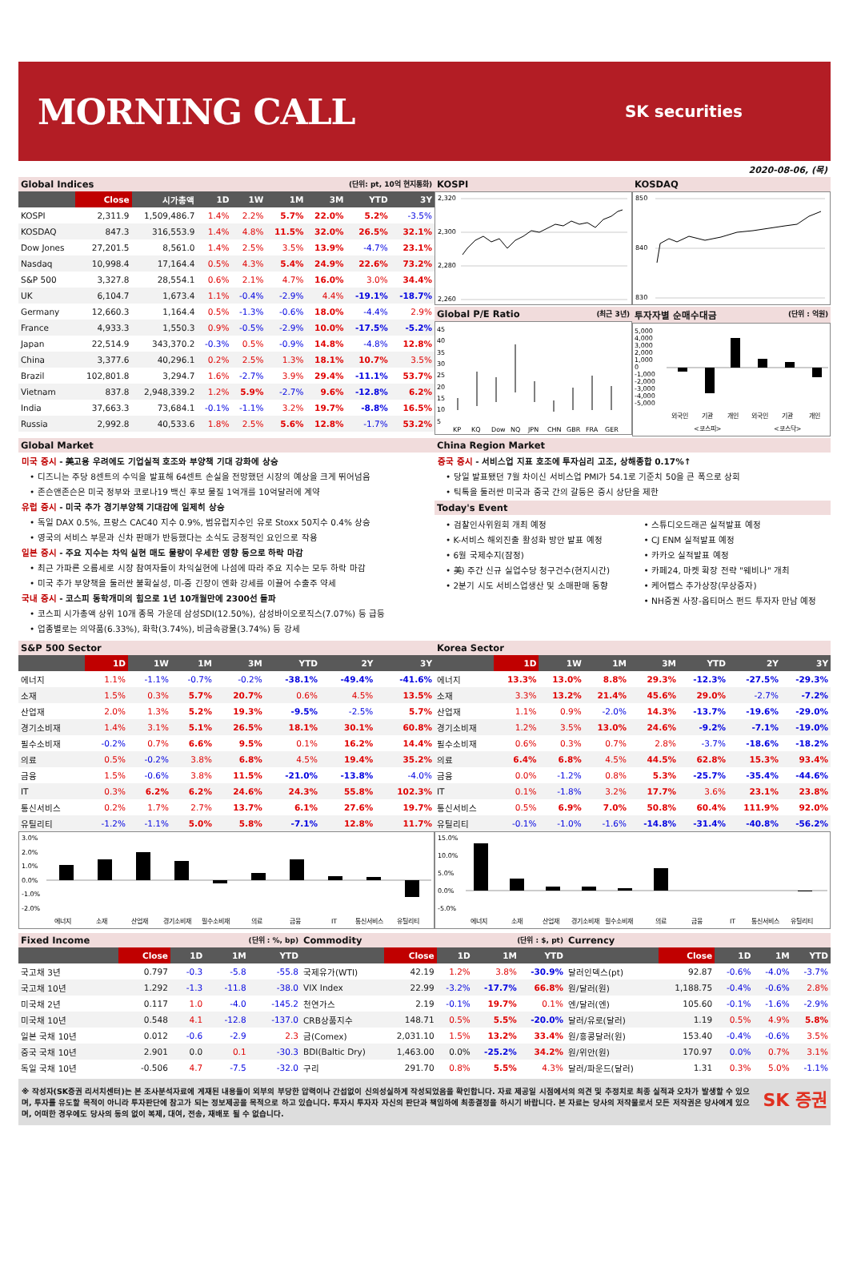MORNING CALL
SK securities
2020-08-06, (목)
Global Indices (단위: pt, 10억 현지통화)
| | Close | 시가총액 | 1D | 1W | 1M | 3M | YTD | 3Y |
| --- | --- | --- | --- | --- | --- | --- | --- | --- |
| KOSPI | 2,311.9 | 1,509,486.7 | 1.4% | 2.2% | 5.7% | 22.0% | 5.2% | -3.5% |
| KOSDAQ | 847.3 | 316,553.9 | 1.4% | 4.8% | 11.5% | 32.0% | 26.5% | 32.1% |
| Dow Jones | 27,201.5 | 8,561.0 | 1.4% | 2.5% | 3.5% | 13.9% | -4.7% | 23.1% |
| Nasdaq | 10,998.4 | 17,164.4 | 0.5% | 4.3% | 5.4% | 24.9% | 22.6% | 73.2% |
| S&P 500 | 3,327.8 | 28,554.1 | 0.6% | 2.1% | 4.7% | 16.0% | 3.0% | 34.4% |
| UK | 6,104.7 | 1,673.4 | 1.1% | -0.4% | -2.9% | 4.4% | -19.1% | -18.7% |
| Germany | 12,660.3 | 1,164.4 | 0.5% | -1.3% | -0.6% | 18.0% | -4.4% | 2.9% |
| France | 4,933.3 | 1,550.3 | 0.9% | -0.5% | -2.9% | 10.0% | -17.5% | -5.2% |
| Japan | 22,514.9 | 343,370.2 | -0.3% | 0.5% | -0.9% | 14.8% | -4.8% | 12.8% |
| China | 3,377.6 | 40,296.1 | 0.2% | 2.5% | 1.3% | 18.1% | 10.7% | 3.5% |
| Brazil | 102,801.8 | 3,294.7 | 1.6% | -2.7% | 3.9% | 29.4% | -11.1% | 53.7% |
| Vietnam | 837.8 | 2,948,339.2 | 1.2% | 5.9% | -2.7% | 9.6% | -12.8% | 6.2% |
| India | 37,663.3 | 73,684.1 | -0.1% | -1.1% | 3.2% | 19.7% | -8.8% | 16.5% |
| Russia | 2,992.8 | 40,533.6 | 1.8% | 2.5% | 5.6% | 12.8% | -1.7% | 53.2% |
KOSPI
2,320
2,300
2,280
2,260
KOSDAQ
850
840
830
Global P/E Ratio (최근 3년)
45
40
35
30
25
20
15
10
5
KP
KQ
Dow
NQ
JPN
CHN
GBR
FRA
GER
투자자별 순매수대금 (단위 : 억원)
5,000
4,000
3,000
2,000
1,000
0
-1,000
-2,000
-3,000
-4,000
-5,000
외국인
기관
개인
외국인
기관
개인
<코스피>
<코스닥>
Global Market
미국 증시 - 美고용 우려에도 기업실적 호조와 부양책 기대 강화에 상승
• 디즈니는 주당 8센트의 수익을 발표해 64센트 손실을 전망했던 시장의 예상을 크게 뛰어넘음
• 존슨앤존슨은 미국 정부와 코로나19 백신 후보 물질 1억개를 10억달러에 계약
유럽 증시 - 미국 추가 경기부양책 기대감에 일제히 상승
• 독일 DAX 0.5%, 프랑스 CAC40 지수 0.9%, 범유럽지수인 유로 Stoxx 50지수 0.4% 상승
• 영국의 서비스 부문과 신차 판매가 반등했다는 소식도 긍정적인 요인으로 작용
일본 증시 - 주요 지수는 차익 실현 매도 물량이 우세한 영향 등으로 하락 마감
• 최근 가파른 오름세로 시장 참여자들이 차익실현에 나섬에 따라 주요 지수는 모두 하락 마감
• 미국 추가 부양책을 둘러싼 불확실성, 미-중 긴장이 엔화 강세를 이끌어 수출주 약세
국내 증시 - 코스피 동학개미의 힘으로 1년 10개월만에 2300선 돌파
• 코스피 시가총액 상위 10개 종목 가운데 삼성SDI(12.50%), 삼성바이오로직스(7.07%) 등 급등
• 업종별로는 의약품(6.33%), 화학(3.74%), 비금속광물(3.74%) 등 강세
China Region Market
중국 증시 - 서비스업 지표 호조에 투자심리 고조, 상해종합 0.17%↑
• 당일 발표됐던 7월 차이신 서비스업 PMI가 54.1로 기준치 50을 큰 폭으로 상회
• 틱톡을 둘러싼 미국과 중국 간의 갈등은 증시 상단을 제한
Today's Event
• 검찰인사위원회 개최 예정
• K-서비스 해외진출 활성화 방안 발표 예정
• 6월 국제수지(잠정)
• 美) 주간 신규 실업수당 청구건수(현지시간)
• 2분기 시도 서비스업생산 및 소매판매 동향
• 스튜디오드래곤 실적발표 예정
• CJ ENM 실적발표 예정
• 카카오 실적발표 예정
• 카페24, 마켓 확장 전략 "웨비나" 개최
• 케어랩스 추가상장(무상증자)
• NH증권 사장-옵티머스 펀드 투자자 만남 예정
S&P 500 Sector
| | 1D | 1W | 1M | 3M | YTD | 2Y | 3Y |
| --- | --- | --- | --- | --- | --- | --- | --- |
| 에너지 | 1.1% | -1.1% | -0.7% | -0.2% | -38.1% | -49.4% | -41.6% |
| 소재 | 1.5% | 0.3% | 5.7% | 20.7% | 0.6% | 4.5% | 13.5% |
| 산업재 | 2.0% | 1.3% | 5.2% | 19.3% | -9.5% | -2.5% | 5.7% |
| 경기소비재 | 1.4% | 3.1% | 5.1% | 26.5% | 18.1% | 30.1% | 60.8% |
| 필수소비재 | -0.2% | 0.7% | 6.6% | 9.5% | 0.1% | 16.2% | 14.4% |
| 의료 | 0.5% | -0.2% | 3.8% | 6.8% | 4.5% | 19.4% | 35.2% |
| 금융 | 1.5% | -0.6% | 3.8% | 11.5% | -21.0% | -13.8% | -4.0% |
| IT | 0.3% | 6.2% | 6.2% | 24.6% | 24.3% | 55.8% | 102.3% |
| 통신서비스 | 0.2% | 1.7% | 2.7% | 13.7% | 6.1% | 27.6% | 19.7% |
| 유틸리티 | -1.2% | -1.1% | 5.0% | 5.8% | -7.1% | 12.8% | 11.7% |
3.0%
2.0%
1.0%
0.0%
-1.0%
-2.0%
에너지
소재
산업재
경기소비재
필수소비재
의료
금융
IT
통신서비스
유틸리티
Korea Sector
| | 1D | 1W | 1M | 3M | YTD | 2Y | 3Y |
| --- | --- | --- | --- | --- | --- | --- | --- |
| 에너지 | 13.3% | 13.0% | 8.8% | 29.3% | -12.3% | -27.5% | -29.3% |
| 소재 | 3.3% | 13.2% | 21.4% | 45.6% | 29.0% | -2.7% | -7.2% |
| 산업재 | 1.1% | 0.9% | -2.0% | 14.3% | -13.7% | -19.6% | -29.0% |
| 경기소비재 | 1.2% | 3.5% | 13.0% | 24.6% | -9.2% | -7.1% | -19.0% |
| 필수소비재 | 0.6% | 0.3% | 0.7% | 2.8% | -3.7% | -18.6% | -18.2% |
| 의료 | 6.4% | 6.8% | 4.5% | 44.5% | 62.8% | 15.3% | 93.4% |
| 금융 | 0.0% | -1.2% | 0.8% | 5.3% | -25.7% | -35.4% | -44.6% |
| IT | 0.1% | -1.8% | 3.2% | 17.7% | 3.6% | 23.1% | 23.8% |
| 통신서비스 | 0.5% | 6.9% | 7.0% | 50.8% | 60.4% | 111.9% | 92.0% |
| 유틸리티 | -0.1% | -1.0% | -1.6% | -14.8% | -31.4% | -40.8% | -56.2% |
15.0%
10.0%
5.0%
0.0%
-5.0%
에너지
소재
산업재
경기소비재
필수소비재
의료
금융
IT
통신서비스
유틸리티
Fixed Income (단위 : %, bp)
| | Close | 1D | 1M | YTD |
| --- | --- | --- | --- | --- |
| 국고채 3년 | 0.797 | -0.3 | -5.8 | -55.8 |
| 국고채 10년 | 1.292 | -1.3 | -11.8 | -38.0 |
| 미국채 2년 | 0.117 | 1.0 | -4.0 | -145.2 |
| 미국채 10년 | 0.548 | 4.1 | -12.8 | -137.0 |
| 일본 국채 10년 | 0.012 | -0.6 | -2.9 | 2.3 |
| 중국 국채 10년 | 2.901 | 0.0 | 0.1 | -30.3 |
| 독일 국채 10년 | -0.506 | 4.7 | -7.5 | -32.0 |
Commodity (단위 : $, pt)
| | Close | 1D | 1M | YTD |
| --- | --- | --- | --- | --- |
| 국제유가(WTI) | 42.19 | 1.2% | 3.8% | -30.9% |
| VIX Index | 22.99 | -3.2% | -17.7% | 66.8% |
| 천연가스 | 2.19 | -0.1% | 19.7% | 0.1% |
| CRB상품지수 | 148.71 | 0.5% | 5.5% | -20.0% |
| 금(Comex) | 2,031.10 | 1.5% | 13.2% | 33.4% |
| BDI(Baltic Dry) | 1,463.00 | 0.0% | -25.2% | 34.2% |
| 구리 | 291.70 | 0.8% | 5.5% | 4.3% |
Currency
| | Close | 1D | 1M | YTD |
| --- | --- | --- | --- | --- |
| 달러인덱스(pt) | 92.87 | -0.6% | -4.0% | -3.7% |
| 원/달러(원) | 1,188.75 | -0.4% | -0.6% | 2.8% |
| 엔/달러(엔) | 105.60 | -0.1% | -1.6% | -2.9% |
| 달러/유로(달러) | 1.19 | 0.5% | 4.9% | 5.8% |
| 원/홍콩달러(원) | 153.40 | -0.4% | -0.6% | 3.5% |
| 원/위안(원) | 170.97 | 0.0% | 0.7% | 3.1% |
| 달러/파운드(달러) | 1.31 | 0.3% | 5.0% | -1.1% |
※ 작성자(SK증권 리서치센터)는 본 조사분석자료에 게재된 내용들이 외부의 부당한 압력이나 간섭없이 신의성실하게 작성되었음을 확인합니다. 자료 제공일 시점에서의 의견 및 추정치로 최종 실적과 오차가 발생할 수 있으며, 투자를 유도할 목적이 아니라 투자판단에 참고가 되는 정보제공을 목적으로 하고 있습니다. 투자시 투자자 자신의 판단과 책임하에 최종결정을 하시기 바랍니다. 본 자료는 당사의 저작물로서 모든 저작권은 당사에게 있으며, 어떠한 경우에도 당사의 동의 없이 복제, 대여, 전송, 재배포 될 수 없습니다.
SK 증권